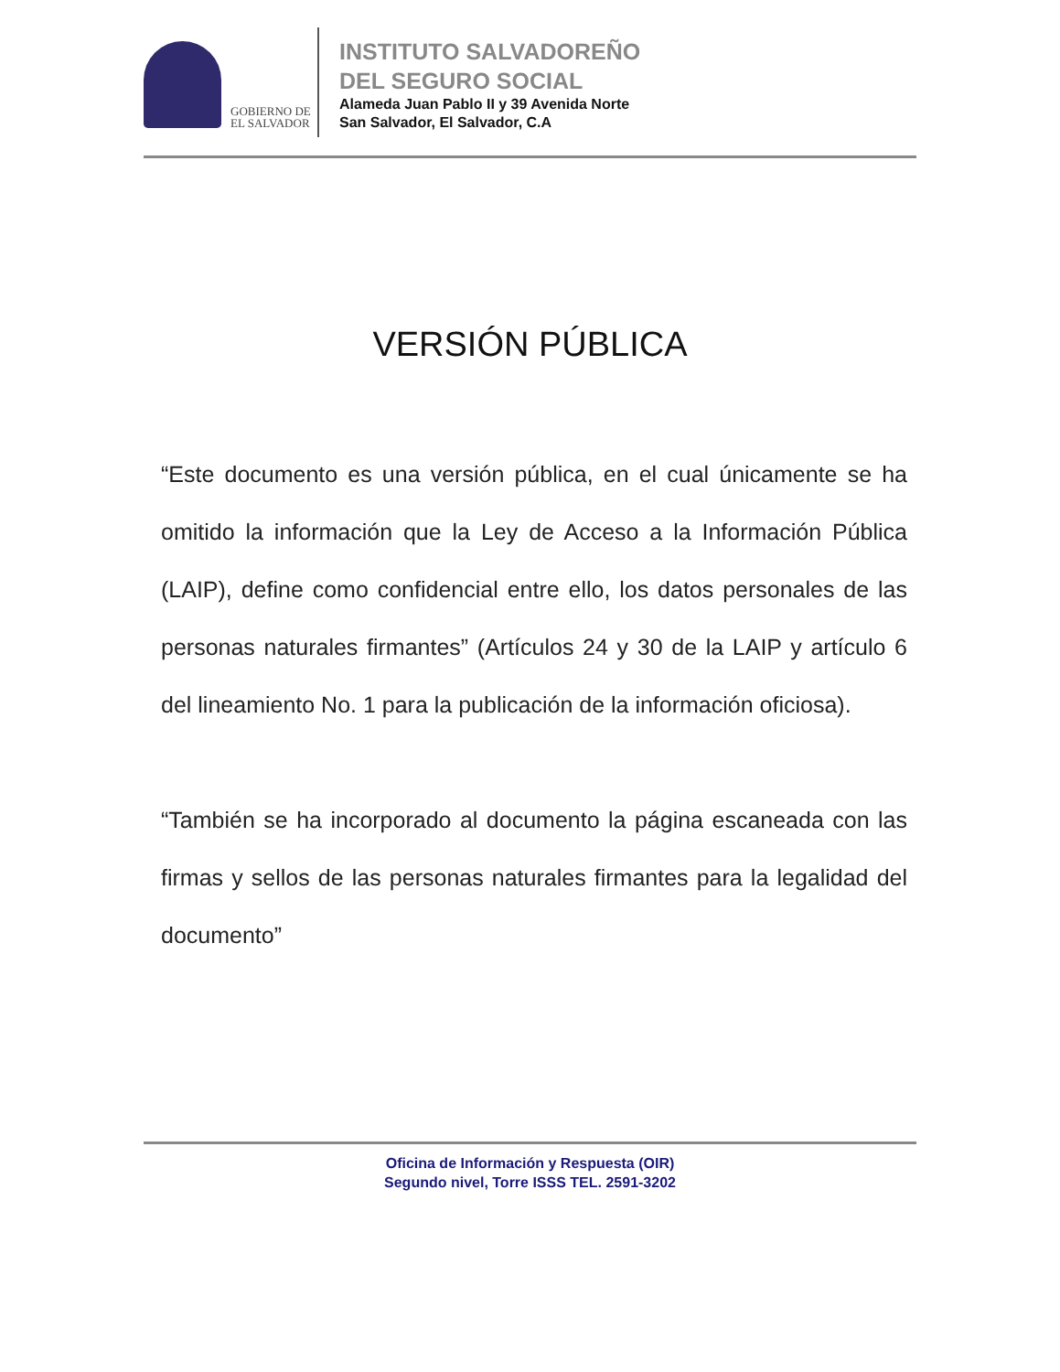GOBIERNO DE
EL SALVADOR
INSTITUTO SALVADOREÑO
DEL SEGURO SOCIAL
Alameda Juan Pablo II y 39 Avenida Norte
San Salvador, El Salvador, C.A
VERSIÓN PÚBLICA
“Este documento es una versión pública, en el cual únicamente se ha omitido la información que la Ley de Acceso a la Información Pública (LAIP), define como confidencial entre ello, los datos personales de las personas naturales firmantes” (Artículos 24 y 30 de la LAIP y artículo 6 del lineamiento No. 1 para la publicación de la información oficiosa).
“También se ha incorporado al documento la página escaneada con las firmas y sellos de las personas naturales firmantes para la legalidad del documento”
Oficina de Información y Respuesta (OIR)
Segundo nivel, Torre ISSS TEL. 2591-3202